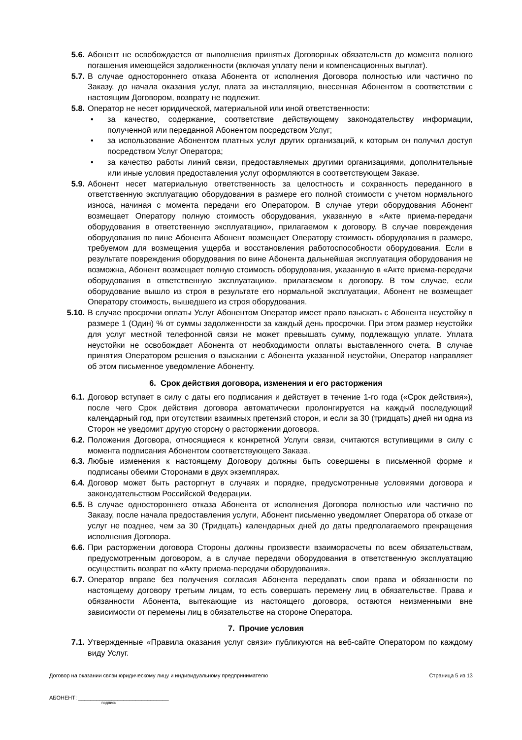5.6. Абонент не освобождается от выполнения принятых Договорных обязательств до момента полного погашения имеющейся задолженности (включая уплату пени и компенсационных выплат).
5.7. В случае одностороннего отказа Абонента от исполнения Договора полностью или частично по Заказу, до начала оказания услуг, плата за инсталляцию, внесенная Абонентом в соответствии с настоящим Договором, возврату не подлежит.
5.8. Оператор не несет юридической, материальной или иной ответственности:
• за качество, содержание, соответствие действующему законодательству информации, полученной или переданной Абонентом посредством Услуг;
• за использование Абонентом платных услуг других организаций, к которым он получил доступ посредством Услуг Оператора;
• за качество работы линий связи, предоставляемых другими организациями, дополнительные или иные условия предоставления услуг оформляются в соответствующем Заказе.
5.9. Абонент несет материальную ответственность за целостность и сохранность переданного в ответственную эксплуатацию оборудования в размере его полной стоимости с учетом нормального износа, начиная с момента передачи его Оператором. В случае утери оборудования Абонент возмещает Оператору полную стоимость оборудования, указанную в «Акте приема-передачи оборудования в ответственную эксплуатацию», прилагаемом к договору. В случае повреждения оборудования по вине Абонента Абонент возмещает Оператору стоимость оборудования в размере, требуемом для возмещения ущерба и восстановления работоспособности оборудования. Если в результате повреждения оборудования по вине Абонента дальнейшая эксплуатация оборудования не возможна, Абонент возмещает полную стоимость оборудования, указанную в «Акте приема-передачи оборудования в ответственную эксплуатацию», прилагаемом к договору. В том случае, если оборудование вышло из строя в результате его нормальной эксплуатации, Абонент не возмещает Оператору стоимость, вышедшего из строя оборудования.
5.10. В случае просрочки оплаты Услуг Абонентом Оператор имеет право взыскать с Абонента неустойку в размере 1 (Один) % от суммы задолженности за каждый день просрочки. При этом размер неустойки для услуг местной телефонной связи не может превышать сумму, подлежащую уплате. Уплата неустойки не освобождает Абонента от необходимости оплаты выставленного счета. В случае принятия Оператором решения о взыскании с Абонента указанной неустойки, Оператор направляет об этом письменное уведомление Абоненту.
6. Срок действия договора, изменения и его расторжения
6.1. Договор вступает в силу с даты его подписания и действует в течение 1-го года («Срок действия»), после чего Срок действия договора автоматически пролонгируется на каждый последующий календарный год, при отсутствии взаимных претензий сторон, и если за 30 (тридцать) дней ни одна из Сторон не уведомит другую сторону о расторжении договора.
6.2. Положения Договора, относящиеся к конкретной Услуги связи, считаются вступивщими в силу с момента подписания Абонентом соответствующего Заказа.
6.3. Любые изменения к настоящему Договору должны быть совершены в письменной форме и подписаны обеими Сторонами в двух экземплярах.
6.4. Договор может быть расторгнут в случаях и порядке, предусмотренные условиями договора и законодательством Российской Федерации.
6.5. В случае одностороннего отказа Абонента от исполнения Договора полностью или частично по Заказу, после начала предоставления услуги, Абонент письменно уведомляет Оператора об отказе от услуг не позднее, чем за 30 (Тридцать) календарных дней до даты предполагаемого прекращения исполнения Договора.
6.6. При расторжении договора Стороны должны произвести взаиморасчеты по всем обязательствам, предусмотренным договором, а в случае передачи оборудования в ответственную эксплуатацию осуществить возврат по «Акту приема-передачи оборудования».
6.7. Оператор вправе без получения согласия Абонента передавать свои права и обязанности по настоящему договору третьим лицам, то есть совершать перемену лиц в обязательстве. Права и обязанности Абонента, вытекающие из настоящего договора, остаются неизменными вне зависимости от перемены лиц в обязательстве на стороне Оператора.
7. Прочие условия
7.1. Утвержденные «Правила оказания услуг связи» публикуются на веб-сайте Оператором по каждому виду Услуг.
Договор на оказании связи юридическому лицу и индивидуальному предпринимателю Страница 5 из 13
АБОНЕНТ: ______________________________
подпись